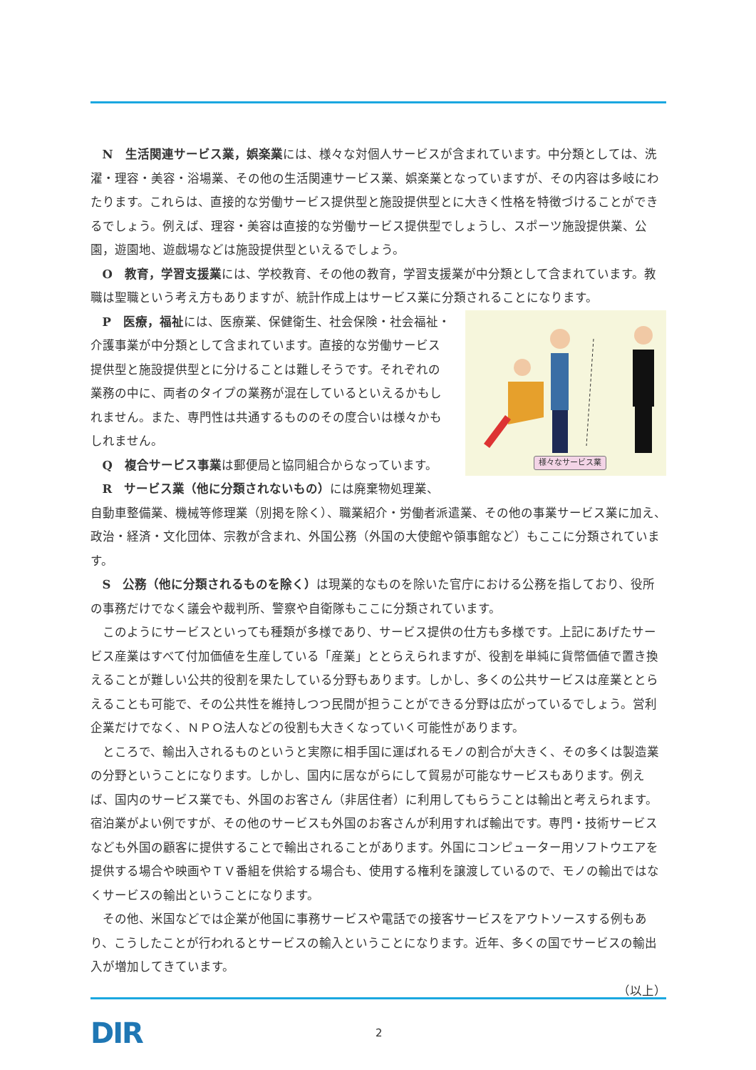N　生活関連サービス業，娯楽業には、様々な対個人サービスが含まれています。中分類としては、洗濯・理容・美容・浴場業、その他の生活関連サービス業、娯楽業となっていますが、その内容は多岐にわたります。これらは、直接的な労働サービス提供型と施設提供型とに大きく性格を特徴づけることができるでしょう。例えば、理容・美容は直接的な労働サービス提供型でしょうし、スポーツ施設提供業、公園，遊園地、遊戯場などは施設提供型といえるでしょう。
O　教育，学習支援業には、学校教育、その他の教育，学習支援業が中分類として含まれています。教職は聖職という考え方もありますが、統計作成上はサービス業に分類されることになります。
様々なサービス業
P　医療，福祉には、医療業、保健衛生、社会保険・社会福祉・介護事業が中分類として含まれています。直接的な労働サービス提供型と施設提供型とに分けることは難しそうです。それぞれの業務の中に、両者のタイプの業務が混在しているといえるかもしれません。また、専門性は共通するもののその度合いは様々かもしれません。
Q　複合サービス事業は郵便局と協同組合からなっています。
R　サービス業（他に分類されないもの）には廃棄物処理業、自動車整備業、機械等修理業（別掲を除く）、職業紹介・労働者派遣業、その他の事業サービス業に加え、政治・経済・文化団体、宗教が含まれ、外国公務（外国の大使館や領事館など）もここに分類されています。
S　公務（他に分類されるものを除く）は現業的なものを除いた官庁における公務を指しており、役所の事務だけでなく議会や裁判所、警察や自衛隊もここに分類されています。
このようにサービスといっても種類が多様であり、サービス提供の仕方も多様です。上記にあげたサービス産業はすべて付加価値を生産している「産業」ととらえられますが、役割を単純に貨幣価値で置き換えることが難しい公共的役割を果たしている分野もあります。しかし、多くの公共サービスは産業ととらえることも可能で、その公共性を維持しつつ民間が担うことができる分野は広がっているでしょう。営利企業だけでなく、ＮＰＯ法人などの役割も大きくなっていく可能性があります。
ところで、輸出入されるものというと実際に相手国に運ばれるモノの割合が大きく、その多くは製造業の分野ということになります。しかし、国内に居ながらにして貿易が可能なサービスもあります。例えば、国内のサービス業でも、外国のお客さん（非居住者）に利用してもらうことは輸出と考えられます。宿泊業がよい例ですが、その他のサービスも外国のお客さんが利用すれば輸出です。専門・技術サービスなども外国の顧客に提供することで輸出されることがあります。外国にコンピューター用ソフトウエアを提供する場合や映画やＴＶ番組を供給する場合も、使用する権利を譲渡しているので、モノの輸出ではなくサービスの輸出ということになります。
その他、米国などでは企業が他国に事務サービスや電話での接客サービスをアウトソースする例もあり、こうしたことが行われるとサービスの輸入ということになります。近年、多くの国でサービスの輸出入が増加してきています。
（以上）
DIR
2